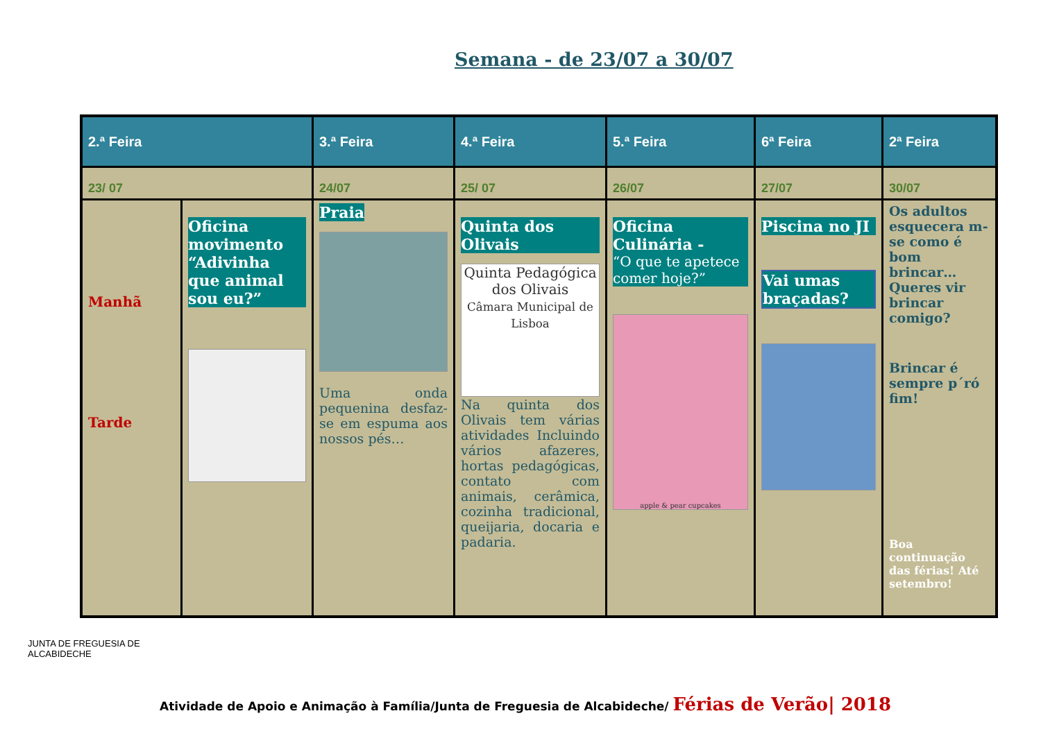Semana - de 23/07 a 30/07
| 2.ª Feira | | 3.ª Feira | 4.ª Feira | 5.ª Feira | 6ª Feira | 2ª Feira |
| --- | --- | --- | --- | --- | --- | --- |
| 23/ 07 | | 24/07 | 25/ 07 | 26/07 | 27/07 | 30/07 |
| Manhã Tarde | Oficina movimento “Adivinha que animal sou eu?” | Praia Uma onda pequenina desfaz-se em espuma aos nossos pés… | Quinta dos Olivais Quinta Pedagógica dos Olivais Câmara Municipal de Lisboa Na quinta dos Olivais tem várias atividades Incluindo vários afazeres, hortas pedagógicas, contato com animais, cerâmica, cozinha tradicional, queijaria, docaria e padaria. | Oficina Culinária - “O que te apetece comer hoje?” apple & pear cupcakes | Piscina no JI Vai umas braçadas? | Os adultos esquecera m-se como é bom brincar… Queres vir brincar comigo? Brincar é sempre p´ró fim! Boa continuação das férias! Até setembro! |
JUNTA DE FREGUESIA DE
ALCABIDECHE
Atividade de Apoio e Animação à Família/Junta de Freguesia de Alcabideche/ Férias de Verão| 2018